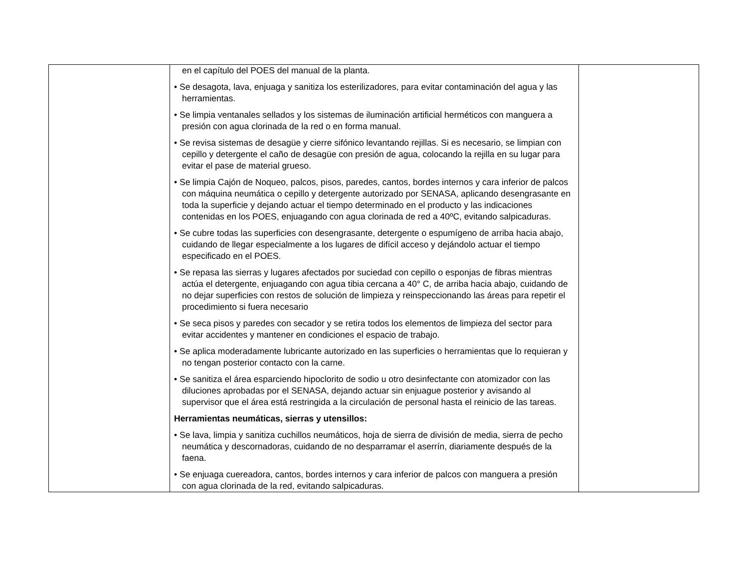| | en el capítulo del POES del manual de la planta. • Se desagota, lava, enjuaga y sanitiza los esterilizadores, para evitar contaminación del agua y las herramientas. • Se limpia ventanales sellados y los sistemas de iluminación artificial herméticos con manguera a presión con agua clorinada de la red o en forma manual. • Se revisa sistemas de desagüe y cierre sifónico levantando rejillas. Si es necesario, se limpian con cepillo y detergente el caño de desagüe con presión de agua, colocando la rejilla en su lugar para evitar el pase de material grueso. • Se limpia Cajón de Noqueo, palcos, pisos, paredes, cantos, bordes internos y cara inferior de palcos con máquina neumática o cepillo y detergente autorizado por SENASA, aplicando desengrasante en toda la superficie y dejando actuar el tiempo determinado en el producto y las indicaciones contenidas en los POES, enjuagando con agua clorinada de red a 40ºC, evitando salpicaduras. • Se cubre todas las superficies con desengrasante, detergente o espumígeno de arriba hacia abajo, cuidando de llegar especialmente a los lugares de difícil acceso y dejándolo actuar el tiempo especificado en el POES. • Se repasa las sierras y lugares afectados por suciedad con cepillo o esponjas de fibras mientras actúa el detergente, enjuagando con agua tibia cercana a 40° C, de arriba hacia abajo, cuidando de no dejar superficies con restos de solución de limpieza y reinspeccionando las áreas para repetir el procedimiento si fuera necesario • Se seca pisos y paredes con secador y se retira todos los elementos de limpieza del sector para evitar accidentes y mantener en condiciones el espacio de trabajo. • Se aplica moderadamente lubricante autorizado en las superficies o herramientas que lo requieran y no tengan posterior contacto con la carne. • Se sanitiza el área esparciendo hipoclorito de sodio u otro desinfectante con atomizador con las diluciones aprobadas por el SENASA, dejando actuar sin enjuague posterior y avisando al supervisor que el área está restringida a la circulación de personal hasta el reinicio de las tareas. Herramientas neumáticas, sierras y utensillos: • Se lava, limpia y sanitiza cuchillos neumáticos, hoja de sierra de división de media, sierra de pecho neumática y descornadoras, cuidando de no desparramar el aserrín, diariamente después de la faena. • Se enjuaga cuereadora, cantos, bordes internos y cara inferior de palcos con manguera a presión con agua clorinada de la red, evitando salpicaduras. | |